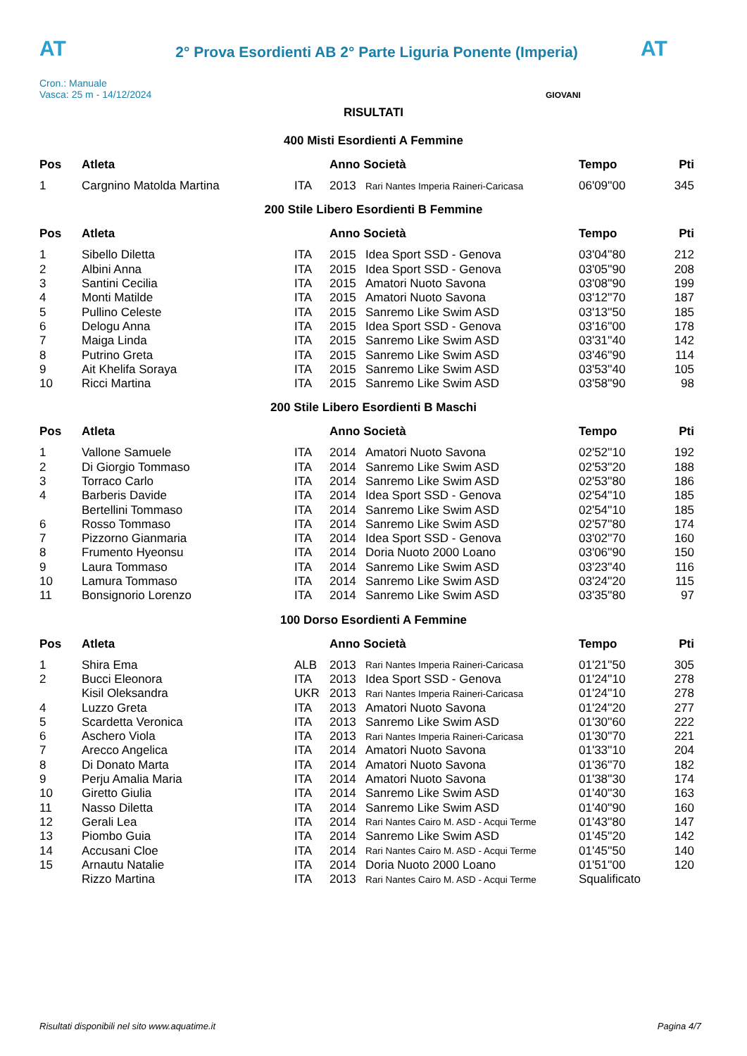AT
2° Prova Esordienti AB 2° Parte Liguria Ponente (Imperia)
AT
Cron.: Manuale
Vasca: 25 m - 14/12/2024
GIOVANI
RISULTATI
400 Misti Esordienti A Femmine
| Pos | Atleta | | Anno Società | | Tempo | Pti |
| --- | --- | --- | --- | --- | --- | --- |
| 1 | Cargnino Matolda Martina | ITA | 2013 | Rari Nantes Imperia Raineri-Caricasa | 06'09''00 | 345 |
200 Stile Libero Esordienti B Femmine
| Pos | Atleta | | Anno Società | | Tempo | Pti |
| --- | --- | --- | --- | --- | --- | --- |
| 1 | Sibello Diletta | ITA | 2015 | Idea Sport SSD - Genova | 03'04''80 | 212 |
| 2 | Albini Anna | ITA | 2015 | Idea Sport SSD - Genova | 03'05''90 | 208 |
| 3 | Santini Cecilia | ITA | 2015 | Amatori Nuoto Savona | 03'08''90 | 199 |
| 4 | Monti Matilde | ITA | 2015 | Amatori Nuoto Savona | 03'12''70 | 187 |
| 5 | Pullino Celeste | ITA | 2015 | Sanremo Like Swim ASD | 03'13''50 | 185 |
| 6 | Delogu Anna | ITA | 2015 | Idea Sport SSD - Genova | 03'16''00 | 178 |
| 7 | Maiga Linda | ITA | 2015 | Sanremo Like Swim ASD | 03'31''40 | 142 |
| 8 | Putrino Greta | ITA | 2015 | Sanremo Like Swim ASD | 03'46''90 | 114 |
| 9 | Ait Khelifa Soraya | ITA | 2015 | Sanremo Like Swim ASD | 03'53''40 | 105 |
| 10 | Ricci Martina | ITA | 2015 | Sanremo Like Swim ASD | 03'58''90 | 98 |
200 Stile Libero Esordienti B Maschi
| Pos | Atleta | | Anno Società | | Tempo | Pti |
| --- | --- | --- | --- | --- | --- | --- |
| 1 | Vallone Samuele | ITA | 2014 | Amatori Nuoto Savona | 02'52''10 | 192 |
| 2 | Di Giorgio Tommaso | ITA | 2014 | Sanremo Like Swim ASD | 02'53''20 | 188 |
| 3 | Torraco Carlo | ITA | 2014 | Sanremo Like Swim ASD | 02'53''80 | 186 |
| 4 | Barberis Davide | ITA | 2014 | Idea Sport SSD - Genova | 02'54''10 | 185 |
| | Bertellini Tommaso | ITA | 2014 | Sanremo Like Swim ASD | 02'54''10 | 185 |
| 6 | Rosso Tommaso | ITA | 2014 | Sanremo Like Swim ASD | 02'57''80 | 174 |
| 7 | Pizzorno Gianmaria | ITA | 2014 | Idea Sport SSD - Genova | 03'02''70 | 160 |
| 8 | Frumento Hyeonsu | ITA | 2014 | Doria Nuoto 2000 Loano | 03'06''90 | 150 |
| 9 | Laura Tommaso | ITA | 2014 | Sanremo Like Swim ASD | 03'23''40 | 116 |
| 10 | Lamura Tommaso | ITA | 2014 | Sanremo Like Swim ASD | 03'24''20 | 115 |
| 11 | Bonsignorio Lorenzo | ITA | 2014 | Sanremo Like Swim ASD | 03'35''80 | 97 |
100 Dorso Esordienti A Femmine
| Pos | Atleta | | Anno Società | | Tempo | Pti |
| --- | --- | --- | --- | --- | --- | --- |
| 1 | Shira Ema | ALB | 2013 | Rari Nantes Imperia Raineri-Caricasa | 01'21''50 | 305 |
| 2 | Bucci Eleonora | ITA | 2013 | Idea Sport SSD - Genova | 01'24''10 | 278 |
| | Kisil Oleksandra | UKR | 2013 | Rari Nantes Imperia Raineri-Caricasa | 01'24''10 | 278 |
| 4 | Luzzo Greta | ITA | 2013 | Amatori Nuoto Savona | 01'24''20 | 277 |
| 5 | Scardetta Veronica | ITA | 2013 | Sanremo Like Swim ASD | 01'30''60 | 222 |
| 6 | Aschero Viola | ITA | 2013 | Rari Nantes Imperia Raineri-Caricasa | 01'30''70 | 221 |
| 7 | Arecco Angelica | ITA | 2014 | Amatori Nuoto Savona | 01'33''10 | 204 |
| 8 | Di Donato Marta | ITA | 2014 | Amatori Nuoto Savona | 01'36''70 | 182 |
| 9 | Perju Amalia Maria | ITA | 2014 | Amatori Nuoto Savona | 01'38''30 | 174 |
| 10 | Giretto Giulia | ITA | 2014 | Sanremo Like Swim ASD | 01'40''30 | 163 |
| 11 | Nasso Diletta | ITA | 2014 | Sanremo Like Swim ASD | 01'40''90 | 160 |
| 12 | Gerali Lea | ITA | 2014 | Rari Nantes Cairo M. ASD - Acqui Terme | 01'43''80 | 147 |
| 13 | Piombo Guia | ITA | 2014 | Sanremo Like Swim ASD | 01'45''20 | 142 |
| 14 | Accusani Cloe | ITA | 2014 | Rari Nantes Cairo M. ASD - Acqui Terme | 01'45''50 | 140 |
| 15 | Arnautu Natalie | ITA | 2014 | Doria Nuoto 2000 Loano | 01'51''00 | 120 |
| | Rizzo Martina | ITA | 2013 | Rari Nantes Cairo M. ASD - Acqui Terme | Squalificato | |
Risultati disponibili nel sito www.aquatime.it Pagina 4/7